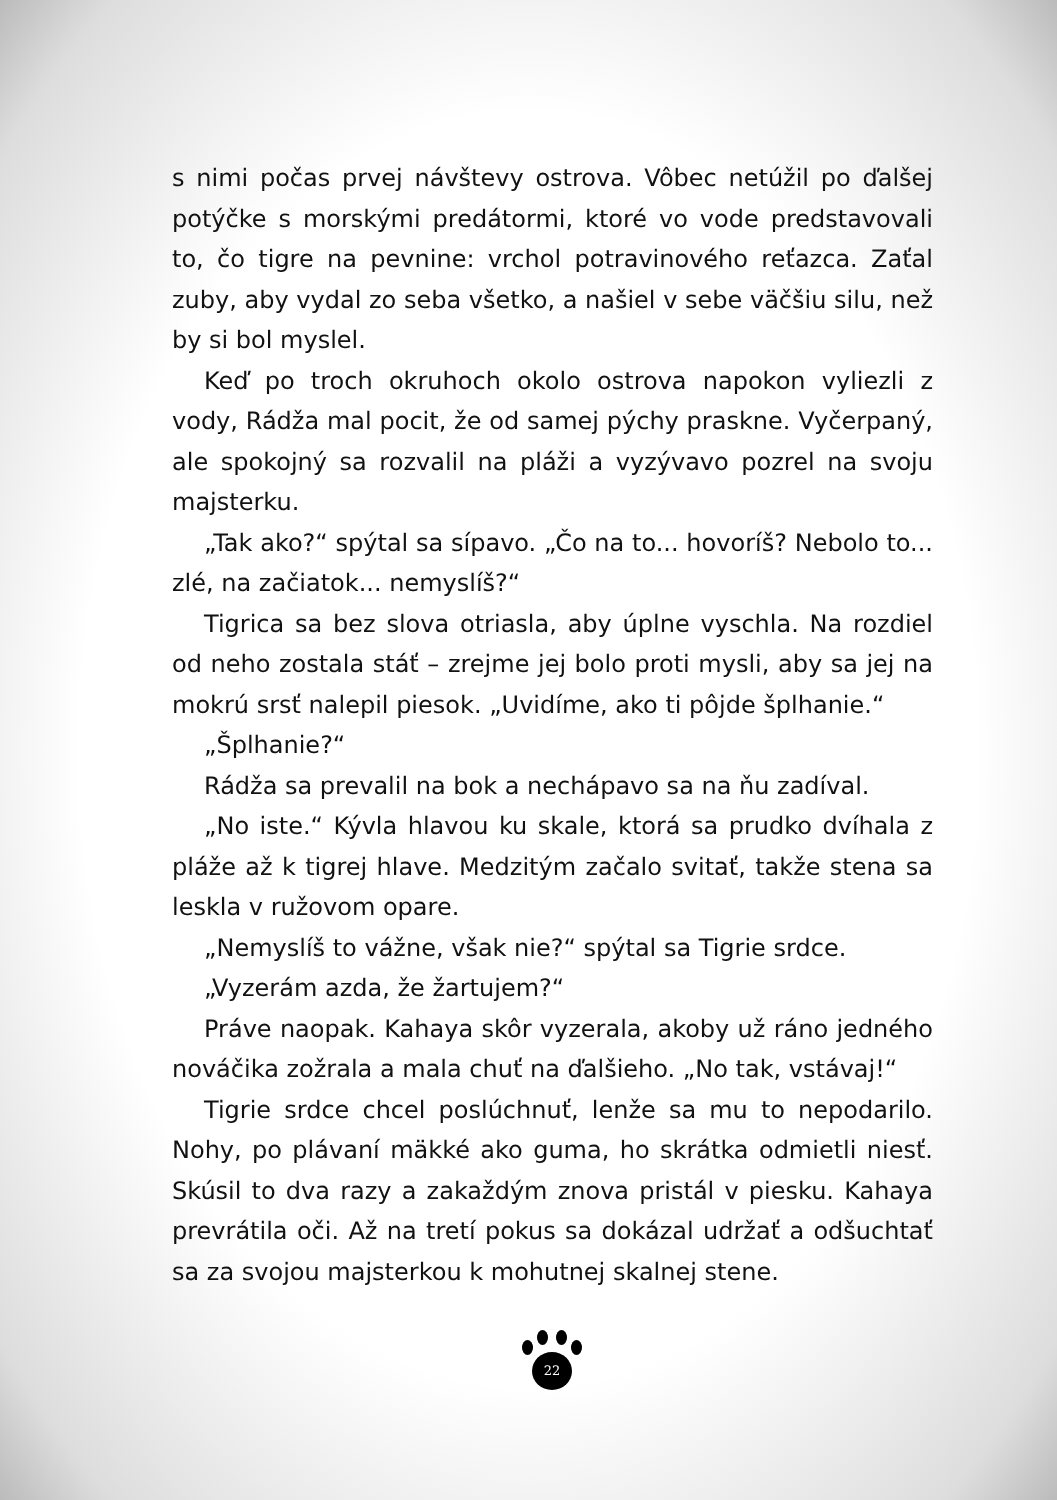s nimi počas prvej návštevy ostrova. Vôbec netúžil po ďalšej potýčke s morskými predátormi, ktoré vo vode predstavovali to, čo tigre na pevnine: vrchol potravinového reťazca. Zaťal zuby, aby vydal zo seba všetko, a našiel v sebe väčšiu silu, než by si bol myslel.
Keď po troch okruhoch okolo ostrova napokon vyliezli z vody, Rádža mal pocit, že od samej pýchy praskne. Vyčerpaný, ale spokojný sa rozvalil na pláži a vyzývavo pozrel na svoju majsterku.
„Tak ako?“ spýtal sa sípavo. „Čo na to... hovoríš? Nebolo to... zlé, na začiatok... nemyslíš?“
Tigrica sa bez slova otriasla, aby úplne vyschla. Na rozdiel od neho zostala stáť – zrejme jej bolo proti mysli, aby sa jej na mokrú srsť nalepil piesok. „Uvidíme, ako ti pôjde šplhanie.“
„Šplhanie?“
Rádža sa prevalil na bok a nechápavo sa na ňu zadíval.
„No iste.“ Kývla hlavou ku skale, ktorá sa prudko dvíhala z pláže až k tigrej hlave. Medzitým začalo svitať, takže stena sa leskla v ružovom opare.
„Nemyslíš to vážne, však nie?“ spýtal sa Tigrie srdce.
„Vyzerám azda, že žartujem?“
Práve naopak. Kahaya skôr vyzerala, akoby už ráno jedného nováčika zožrala a mala chuť na ďalšieho. „No tak, vstávaj!“
Tigrie srdce chcel poslúchnuť, lenže sa mu to nepodarilo. Nohy, po plávaní mäkké ako guma, ho skrátka odmietli niesť. Skúsil to dva razy a zakaždým znova pristál v piesku. Kahaya prevrátila oči. Až na tretí pokus sa dokázal udržať a odšuchtať sa za svojou majsterkou k mohutnej skalnej stene.
22